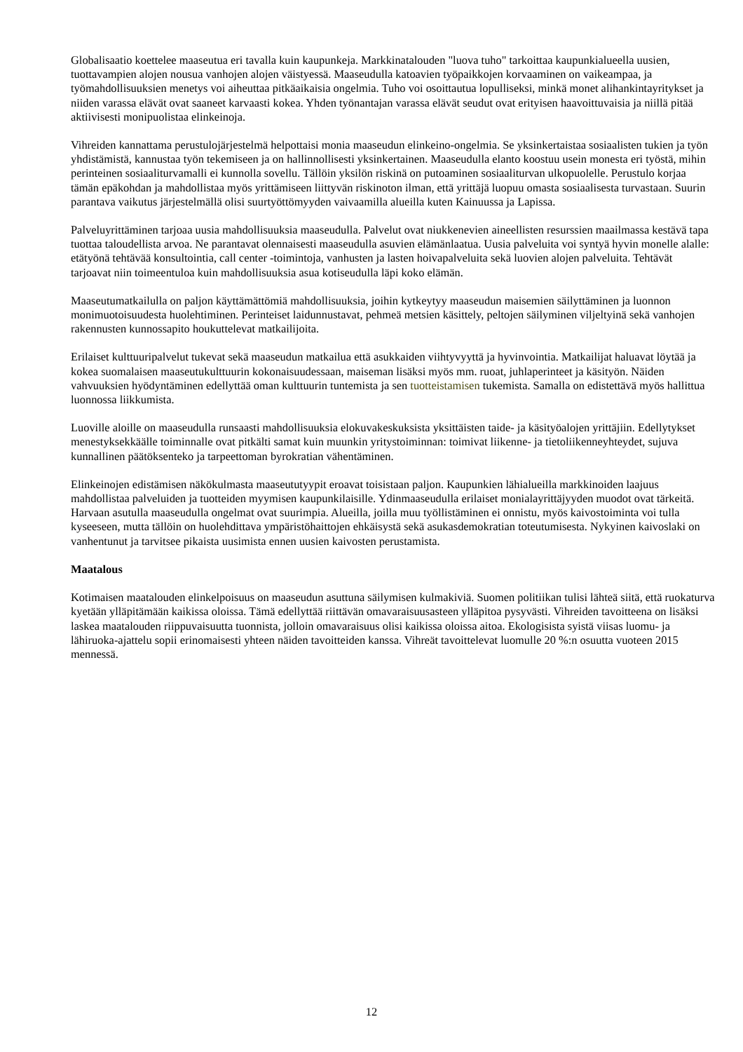Globalisaatio koettelee maaseutua eri tavalla kuin kaupunkeja. Markkinatalouden "luova tuho" tarkoittaa kaupunkialueella uusien, tuottavampien alojen nousua vanhojen alojen väistyessä. Maaseudulla katoavien työpaikkojen korvaaminen on vaikeampaa, ja työmahdollisuuksien menetys voi aiheuttaa pitkäaikaisia ongelmia. Tuho voi osoittautua lopulliseksi, minkä monet alihankintayritykset ja niiden varassa elävät ovat saaneet karvaasti kokea. Yhden työnantajan varassa elävät seudut ovat erityisen haavoittuvaisia ja niillä pitää aktiivisesti monipuolistaa elinkeinoja.
Vihreiden kannattama perustulojärjestelmä helpottaisi monia maaseudun elinkeino-ongelmia. Se yksinkertaistaa sosiaalisten tukien ja työn yhdistämistä, kannustaa työn tekemiseen ja on hallinnollisesti yksinkertainen. Maaseudulla elanto koostuu usein monesta eri työstä, mihin perinteinen sosiaaliturvamalli ei kunnolla sovellu. Tällöin yksilön riskinä on putoaminen sosiaaliturvan ulkopuolelle. Perustulo korjaa tämän epäkohdan ja mahdollistaa myös yrittämiseen liittyvän riskinoton ilman, että yrittäjä luopuu omasta sosiaalisesta turvastaan. Suurin parantava vaikutus järjestelmällä olisi suurtyöttömyyden vaivaamilla alueilla kuten Kainuussa ja Lapissa.
Palveluyrittäminen tarjoaa uusia mahdollisuuksia maaseudulla. Palvelut ovat niukkenevien aineellisten resurssien maailmassa kestävä tapa tuottaa taloudellista arvoa. Ne parantavat olennaisesti maaseudulla asuvien elämänlaatua. Uusia palveluita voi syntyä hyvin monelle alalle: etätyönä tehtävää konsultointia, call center -toimintoja, vanhusten ja lasten hoivapalveluita sekä luovien alojen palveluita. Tehtävät tarjoavat niin toimeentuloa kuin mahdollisuuksia asua kotiseudulla läpi koko elämän.
Maaseutumatkailulla on paljon käyttämättömiä mahdollisuuksia, joihin kytkeytyy maaseudun maisemien säilyttäminen ja luonnon monimuotoisuudesta huolehtiminen. Perinteiset laidunnustavat, pehmeä metsien käsittely, peltojen säilyminen viljeltyinä sekä vanhojen rakennusten kunnossapito houkuttelevat matkailijoita.
Erilaiset kulttuuripalvelut tukevat sekä maaseudun matkailua että asukkaiden viihtyvyyttä ja hyvinvointia. Matkailijat haluavat löytää ja kokea suomalaisen maaseutukulttuurin kokonaisuudessaan, maiseman lisäksi myös mm. ruoat, juhlaperinteet ja käsityön. Näiden vahvuuksien hyödyntäminen edellyttää oman kulttuurin tuntemista ja sen tuotteistamisen tukemista. Samalla on edistettävä myös hallittua luonnossa liikkumista.
Luoville aloille on maaseudulla runsaasti mahdollisuuksia elokuvakeskuksista yksittäisten taide- ja käsityöalojen yrittäjiin. Edellytykset menestyksekkäälle toiminnalle ovat pitkälti samat kuin muunkin yritystoiminnan: toimivat liikenne- ja tietoliikenneyhteydet, sujuva kunnallinen päätöksenteko ja tarpeettoman byrokratian vähentäminen.
Elinkeinojen edistämisen näkökulmasta maaseututyypit eroavat toisistaan paljon. Kaupunkien lähialueilla markkinoiden laajuus mahdollistaa palveluiden ja tuotteiden myymisen kaupunkilaisille. Ydinmaaseudulla erilaiset monialayrittäjyyden muodot ovat tärkeitä. Harvaan asutulla maaseudulla ongelmat ovat suurimpia. Alueilla, joilla muu työllistäminen ei onnistu, myös kaivostoiminta voi tulla kyseeseen, mutta tällöin on huolehdittava ympäristöhaittojen ehkäisystä sekä asukasdemokratian toteutumisesta. Nykyinen kaivoslaki on vanhentunut ja tarvitsee pikaista uusimista ennen uusien kaivosten perustamista.
Maatalous
Kotimaisen maatalouden elinkelpoisuus on maaseudun asuttuna säilymisen kulmakiviä. Suomen politiikan tulisi lähteä siitä, että ruokaturva kyetään ylläpitämään kaikissa oloissa. Tämä edellyttää riittävän omavaraisuusasteen ylläpitoa pysyvästi. Vihreiden tavoitteena on lisäksi laskea maatalouden riippuvaisuutta tuonnista, jolloin omavaraisuus olisi kaikissa oloissa aitoa. Ekologisista syistä viisas luomu- ja lähiruoka-ajattelu sopii erinomaisesti yhteen näiden tavoitteiden kanssa. Vihreät tavoittelevat luomulle 20 %:n osuutta vuoteen 2015 mennessä.
12